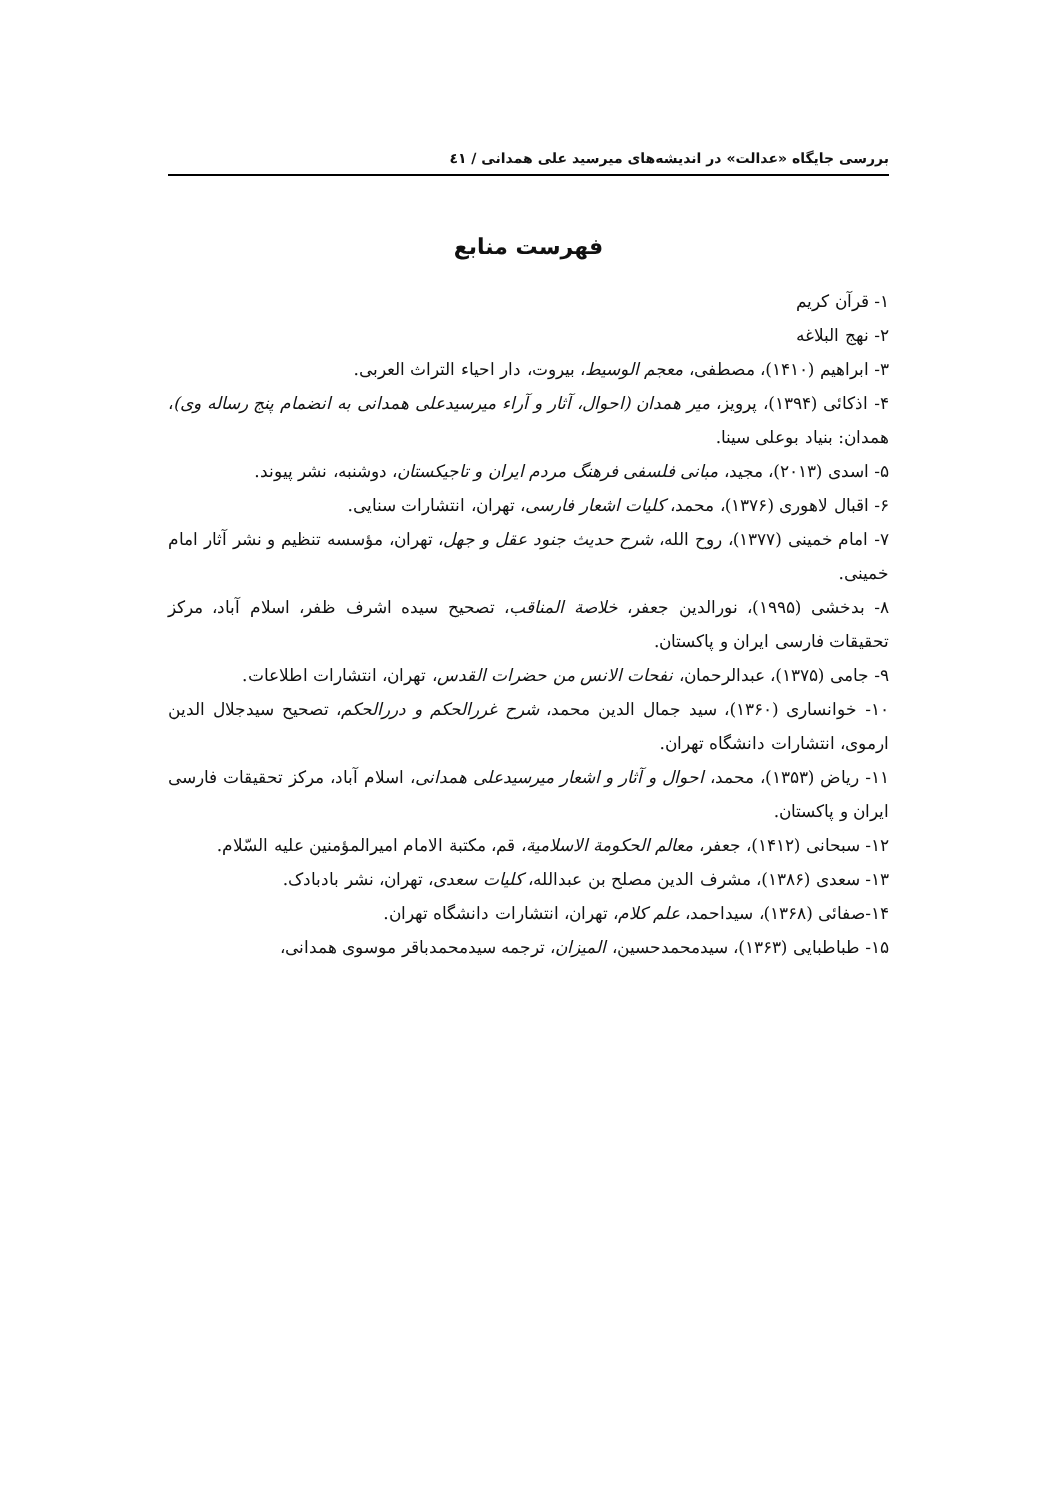بررسی جایگاه «عدالت» در اندیشه‌های میرسید علی همدانی / ٤١
فهرست منابع
۱- قرآن کریم
۲- نهج البلاغه
۳- ابراهیم (۱۴۱۰)، مصطفی، معجم الوسیط، بیروت، دار احیاء التراث العربی.
۴- اذکائی (۱۳۹۴)، پرویز، میر همدان (احوال، آثار و آراء میرسیدعلی همدانی به انضمام پنج رساله وی)، همدان: بنیاد بوعلی سینا.
۵- اسدی (۲۰۱۳)، مجید، مبانی فلسفی فرهنگ مردم ایران و تاجیکستان، دوشنبه، نشر پیوند.
۶- اقبال لاهوری (۱۳۷۶)، محمد، کلیات اشعار فارسی، تهران، انتشارات سنایی.
۷- امام خمینی (۱۳۷۷)، روح الله، شرح حدیث جنود عقل و جهل، تهران، مؤسسه تنظیم و نشر آثار امام خمینی.
۸- بدخشی (۱۹۹۵)، نورالدین جعفر، خلاصة المناقب، تصحیح سیده اشرف ظفر، اسلام آباد، مرکز تحقیقات فارسی ایران و پاکستان.
۹- جامی (۱۳۷۵)، عبدالرحمان، نفحات الانس من حضرات القدس، تهران، انتشارات اطلاعات.
۱۰- خوانساری (۱۳۶۰)، سید جمال الدین محمد، شرح غررالحکم و دررالحکم، تصحیح سیدجلال الدین ارموی، انتشارات دانشگاه تهران.
۱۱- ریاض (۱۳۵۳)، محمد، احوال و آثار و اشعار میرسیدعلی همدانی، اسلام آباد، مرکز تحقیقات فارسی ایران و پاکستان.
۱۲- سبحانی (۱۴۱۲)، جعفر، معالم الحکومة الاسلامیة، قم، مکتبة الامام امیرالمؤمنین علیه السّلام.
۱۳- سعدی (۱۳۸۶)، مشرف الدین مصلح بن عبدالله، کلیات سعدی، تهران، نشر بادبادک.
۱۴-صفائی (۱۳۶۸)، سیداحمد، علم کلام، تهران، انتشارات دانشگاه تهران.
۱۵- طباطبایی (۱۳۶۳)، سیدمحمدحسین، المیزان، ترجمه سیدمحمدباقر موسوی همدانی،